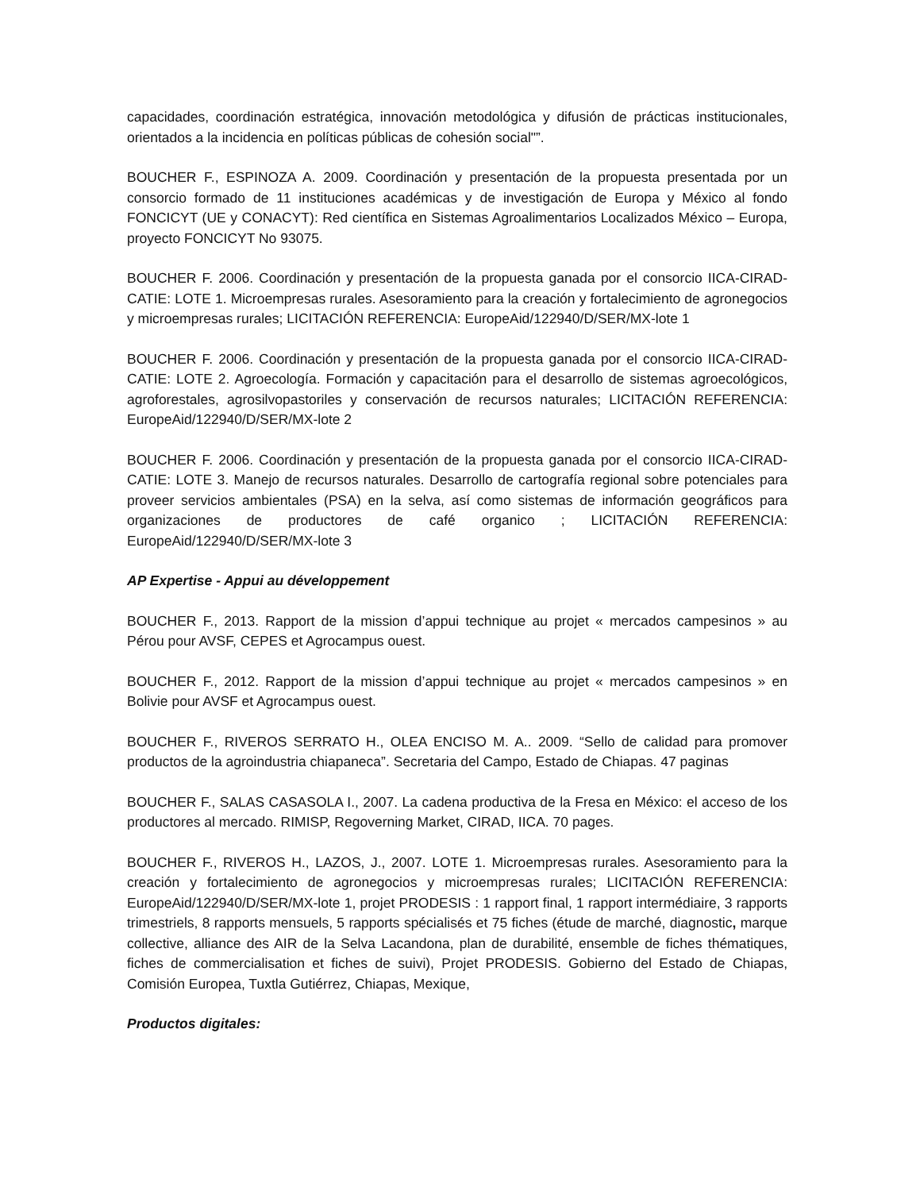capacidades, coordinación estratégica, innovación metodológica y difusión de prácticas institucionales, orientados a la incidencia en políticas públicas de cohesión social"”.
BOUCHER F., ESPINOZA A. 2009. Coordinación y presentación de la propuesta presentada por un consorcio formado de 11 instituciones académicas y de investigación de Europa y México al fondo FONCICYT (UE y CONACYT): Red científica en Sistemas Agroalimentarios Localizados México – Europa, proyecto FONCICYT No 93075.
BOUCHER F. 2006. Coordinación y presentación de la propuesta ganada por el consorcio IICA-CIRAD-CATIE: LOTE 1. Microempresas rurales. Asesoramiento para la creación y fortalecimiento de agronegocios y microempresas rurales; LICITACIÓN REFERENCIA: EuropeAid/122940/D/SER/MX-lote 1
BOUCHER F. 2006. Coordinación y presentación de la propuesta ganada por el consorcio IICA-CIRAD-CATIE: LOTE 2. Agroecología. Formación y capacitación para el desarrollo de sistemas agroecológicos, agroforestales, agrosilvopastoriles y conservación de recursos naturales; LICITACIÓN REFERENCIA: EuropeAid/122940/D/SER/MX-lote 2
BOUCHER F. 2006. Coordinación y presentación de la propuesta ganada por el consorcio IICA-CIRAD-CATIE: LOTE 3. Manejo de recursos naturales. Desarrollo de cartografía regional sobre potenciales para proveer servicios ambientales (PSA) en la selva, así como sistemas de información geográficos para organizaciones de productores de café organico ; LICITACIÓN REFERENCIA: EuropeAid/122940/D/SER/MX-lote 3
AP Expertise - Appui au développement
BOUCHER F., 2013. Rapport de la mission d’appui technique au projet « mercados campesinos » au Pérou pour AVSF, CEPES et Agrocampus ouest.
BOUCHER F., 2012. Rapport de la mission d’appui technique au projet « mercados campesinos » en Bolivie pour AVSF et Agrocampus ouest.
BOUCHER F., RIVEROS SERRATO H., OLEA ENCISO M. A.. 2009. “Sello de calidad para promover productos de la agroindustria chiapaneca”. Secretaria del Campo, Estado de Chiapas. 47 paginas
BOUCHER F., SALAS CASASOLA I., 2007. La cadena productiva de la Fresa en México: el acceso de los productores al mercado. RIMISP, Regoverning Market, CIRAD, IICA. 70 pages.
BOUCHER F., RIVEROS H., LAZOS, J., 2007. LOTE 1. Microempresas rurales. Asesoramiento para la creación y fortalecimiento de agronegocios y microempresas rurales; LICITACIÓN REFERENCIA: EuropeAid/122940/D/SER/MX-lote 1, projet PRODESIS : 1 rapport final, 1 rapport intermédiaire, 3 rapports trimestriels, 8 rapports mensuels, 5 rapports spécialisés et 75 fiches (étude de marché, diagnostic, marque collective, alliance des AIR de la Selva Lacandona, plan de durabilité, ensemble de fiches thématiques, fiches de commercialisation et fiches de suivi), Projet PRODESIS. Gobierno del Estado de Chiapas, Comisión Europea, Tuxtla Gutiérrez, Chiapas, Mexique,
Productos digitales: